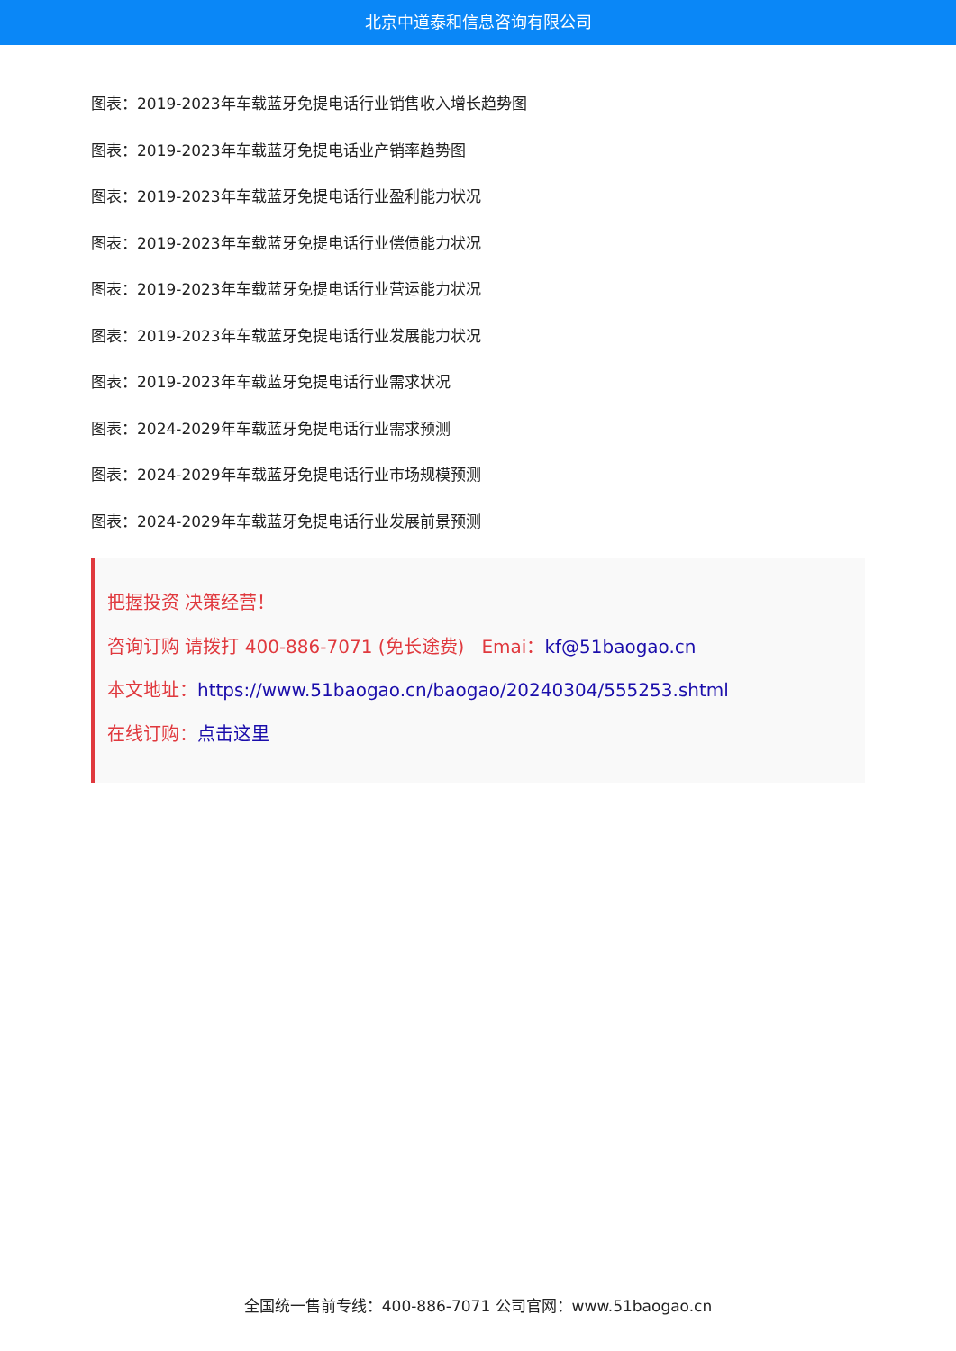北京中道泰和信息咨询有限公司
图表：2019-2023年车载蓝牙免提电话行业销售收入增长趋势图
图表：2019-2023年车载蓝牙免提电话业产销率趋势图
图表：2019-2023年车载蓝牙免提电话行业盈利能力状况
图表：2019-2023年车载蓝牙免提电话行业偿债能力状况
图表：2019-2023年车载蓝牙免提电话行业营运能力状况
图表：2019-2023年车载蓝牙免提电话行业发展能力状况
图表：2019-2023年车载蓝牙免提电话行业需求状况
图表：2024-2029年车载蓝牙免提电话行业需求预测
图表：2024-2029年车载蓝牙免提电话行业市场规模预测
图表：2024-2029年车载蓝牙免提电话行业发展前景预测
把握投资 决策经营！
咨询订购 请拨打 400-886-7071 (免长途费) Emai：kf@51baogao.cn
本文地址：https://www.51baogao.cn/baogao/20240304/555253.shtml
在线订购：点击这里
全国统一售前专线：400-886-7071 公司官网：www.51baogao.cn